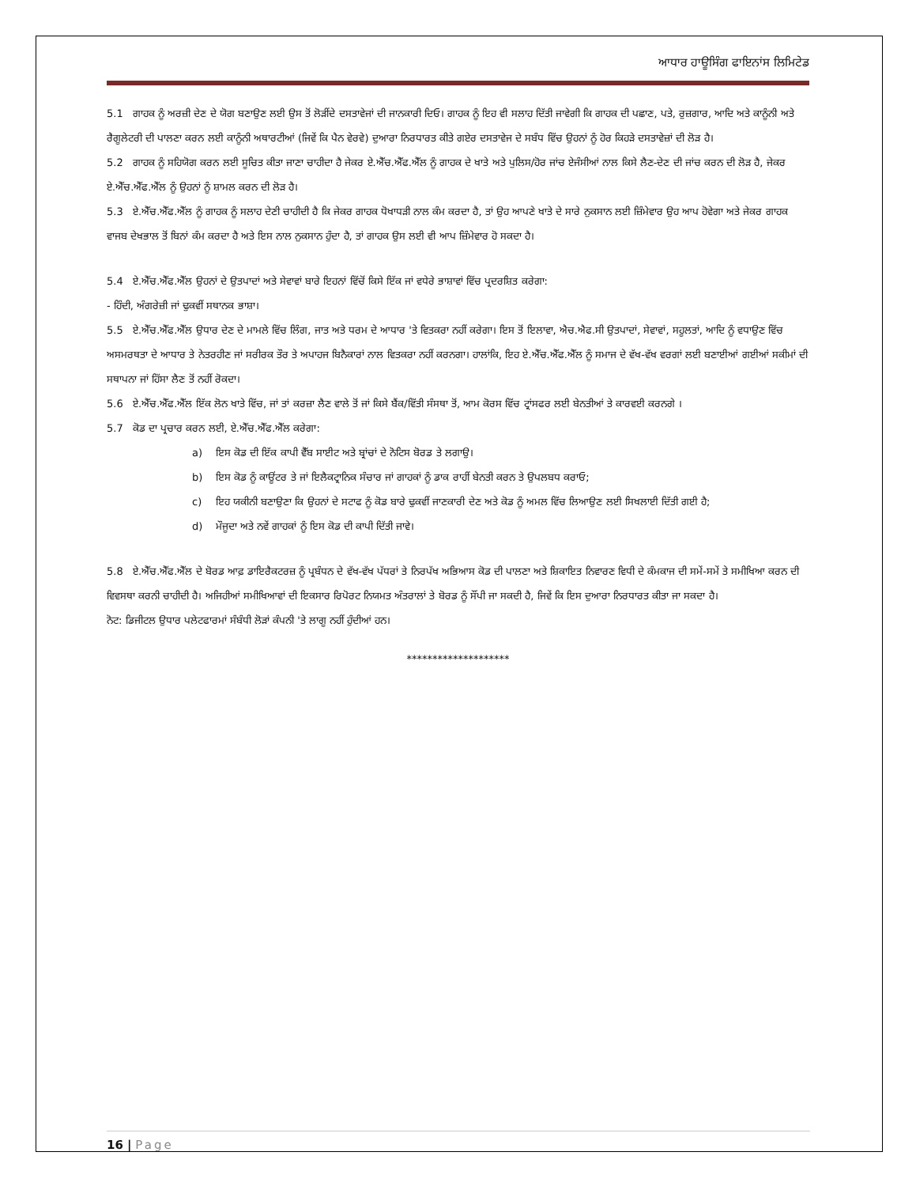ਆਧਾਰ ਹਾਊਸਿੰਗ ਫਾਇਨਾਂਸ ਲਿਮਿਟੇਡ
5.1 ਗਾਹਕ ਨੂੰ ਅਰਜ਼ੀ ਦੇਣ ਦੇ ਯੋਗ ਬਣਾਉਣ ਲਈ ਉਸ ਤੋਂ ਲੋੜੀਂਦੇ ਦਸਤਾਵੇਜਾਂ ਦੀ ਜਾਨਕਾਰੀ ਦਿਓ। ਗਾਹਕ ਨੂੰ ਇਹ ਵੀ ਸਲਾਹ ਦਿੱਤੀ ਜਾਵੇਗੀ ਕਿ ਗਾਹਕ ਦੀ ਪਛਾਣ, ਪਤੇ, ਰੁਜ਼ਗਾਰ, ਆਦਿ ਅਤੇ ਕਾਨੂੰਨੀ ਅਤੇ ਰੈਗੂਲੇਟਰੀ ਦੀ ਪਾਲਣਾ ਕਰਨ ਲਈ ਕਾਨੂੰਨੀ ਅਥਾਰਟੀਆਂ (ਜਿਵੇਂ ਕਿ ਪੈਨ ਵੇਰਵੇ) ਦੁਆਰਾ ਨਿਰਧਾਰਤ ਕੀਤੇ ਗਏਰ ਦਸਤਾਵੇਜ ਦੇ ਸਬੰਧ ਵਿੱਚ ਉਹਨਾਂ ਨੂੰ ਹੋਰ ਕਿਹੜੇ ਦਸਤਾਵੇਜ਼ਾਂ ਦੀ ਲੋੜ ਹੈ।
5.2 ਗਾਹਕ ਨੂੰ ਸਹਿਯੋਗ ਕਰਨ ਲਈ ਸੂਚਿਤ ਕੀਤਾ ਜਾਣਾ ਚਾਹੀਦਾ ਹੈ ਜੇਕਰ ਏ.ਐੱਚ.ਐੱਫ.ਐੱਲ ਨੂੰ ਗਾਹਕ ਦੇ ਖਾਤੇ ਅਤੇ ਪੁਲਿਸ/ਹੋਰ ਜਾਂਚ ਏਜੰਸੀਆਂ ਨਾਲ ਕਿਸੇ ਲੈਣ-ਦੇਣ ਦੀ ਜਾਂਚ ਕਰਨ ਦੀ ਲੋੜ ਹੈ, ਜੇਕਰ ਏ.ਐੱਚ.ਐੱਫ.ਐੱਲ ਨੂੰ ਉਹਨਾਂ ਨੂੰ ਸ਼ਾਮਲ ਕਰਨ ਦੀ ਲੋੜ ਹੈ।
5.3 ਏ.ਐੱਚ.ਐੱਫ.ਐੱਲ ਨੂੰ ਗਾਹਕ ਨੂੰ ਸਲਾਹ ਦੇਣੀ ਚਾਹੀਦੀ ਹੈ ਕਿ ਜੇਕਰ ਗਾਹਕ ਧੋਖਾਧੜੀ ਨਾਲ ਕੰਮ ਕਰਦਾ ਹੈ, ਤਾਂ ਉਹ ਆਪਣੇ ਖਾਤੇ ਦੇ ਸਾਰੇ ਨੁਕਸਾਨ ਲਈ ਜ਼ਿੰਮੇਵਾਰ ਉਹ ਆਪ ਹੋਵੇਗਾ ਅਤੇ ਜੇਕਰ ਗਾਹਕ ਵਾਜਬ ਦੇਖਭਾਲ ਤੋਂ ਬਿਨਾਂ ਕੰਮ ਕਰਦਾ ਹੈ ਅਤੇ ਇਸ ਨਾਲ ਨੁਕਸਾਨ ਹੁੰਦਾ ਹੈ, ਤਾਂ ਗਾਹਕ ਉਸ ਲਈ ਵੀ ਆਪ ਜ਼ਿੰਮੇਵਾਰ ਹੋ ਸਕਦਾ ਹੈ।
5.4 ਏ.ਐੱਚ.ਐੱਫ.ਐੱਲ ਉਹਨਾਂ ਦੇ ਉਤਪਾਦਾਂ ਅਤੇ ਸੇਵਾਵਾਂ ਬਾਰੇ ਇਹਨਾਂ ਵਿੱਚੋਂ ਕਿਸੇ ਇੱਕ ਜਾਂ ਵਧੇਰੇ ਭਾਸ਼ਾਵਾਂ ਵਿੱਚ ਪ੍ਰਦਰਸ਼ਿਤ ਕਰੇਗਾ:
- ਹਿੰਦੀ, ਅੰਗਰੇਜ਼ੀ ਜਾਂ ਢੁਕਵੀਂ ਸਥਾਨਕ ਭਾਸ਼ਾ।
5.5 ਏ.ਐੱਚ.ਐੱਫ.ਐੱਲ ਉਧਾਰ ਦੇਣ ਦੇ ਮਾਮਲੇ ਵਿੱਚ ਲਿੰਗ, ਜਾਤ ਅਤੇ ਧਰਮ ਦੇ ਆਧਾਰ 'ਤੇ ਵਿਤਕਰਾ ਨਹੀਂ ਕਰੇਗਾ। ਇਸ ਤੋਂ ਇਲਾਵਾ, ਐਚ.ਐਫ.ਸੀ ਉਤਪਾਦਾਂ, ਸੇਵਾਵਾਂ, ਸਹੂਲਤਾਂ, ਆਦਿ ਨੂੰ ਵਧਾਉਣ ਵਿੱਚ ਅਸਮਰਥਤਾ ਦੇ ਆਧਾਰ ਤੇ ਨੇਤਰਹੀਣ ਜਾਂ ਸਰੀਰਕ ਤੌਰ ਤੇ ਅਪਾਹਜ ਬਿਨੈਕਾਰਾਂ ਨਾਲ ਵਿਤਕਰਾ ਨਹੀਂ ਕਰਨਗਾ। ਹਾਲਾਂਕਿ, ਇਹ ਏ.ਐੱਚ.ਐੱਫ.ਐੱਲ ਨੂੰ ਸਮਾਜ ਦੇ ਵੱਖ-ਵੱਖ ਵਰਗਾਂ ਲਈ ਬਣਾਈਆਂ ਗਈਆਂ ਸਕੀਮਾਂ ਦੀ ਸਥਾਪਨਾ ਜਾਂ ਹਿੱਸਾ ਲੈਣ ਤੋਂ ਨਹੀਂ ਰੋਕਦਾ।
5.6 ਏ.ਐੱਚ.ਐੱਫ.ਐੱਲ ਇੱਕ ਲੋਨ ਖਾਤੇ ਵਿੱਚ, ਜਾਂ ਤਾਂ ਕਰਜ਼ਾ ਲੈਣ ਵਾਲੇ ਤੋਂ ਜਾਂ ਕਿਸੇ ਬੈਂਕ/ਵਿੱਤੀ ਸੰਸਥਾ ਤੋਂ, ਆਮ ਕੋਰਸ ਵਿੱਚ ਟ੍ਰਾਂਸਫਰ ਲਈ ਬੇਨਤੀਆਂ ਤੇ ਕਾਰਵਈ ਕਰਨਗੇ ।
5.7 ਕੋਡ ਦਾ ਪ੍ਰਚਾਰ ਕਰਨ ਲਈ, ਏ.ਐੱਚ.ਐੱਫ.ਐੱਲ ਕਰੇਗਾ:
a) ਇਸ ਕੋਡ ਦੀ ਇੱਕ ਕਾਪੀ ਵੈੱਬ ਸਾਈਟ ਅਤੇ ਬ੍ਰਾਂਚਾਂ ਦੇ ਨੋਟਿਸ ਬੋਰਡ ਤੇ ਲਗਾਉ।
b) ਇਸ ਕੋਡ ਨੂੰ ਕਾਊਂਟਰ ਤੇ ਜਾਂ ਇਲੈਕਟ੍ਰਾਨਿਕ ਸੰਚਾਰ ਜਾਂ ਗਾਹਕਾਂ ਨੂੰ ਡਾਕ ਰਾਹੀਂ ਬੇਨਤੀ ਕਰਨ ਤੇ ਉਪਲਬਧ ਕਰਾਓ;
c) ਇਹ ਯਕੀਨੀ ਬਣਾਉਣਾ ਕਿ ਉਹਨਾਂ ਦੇ ਸਟਾਫ ਨੂੰ ਕੋਡ ਬਾਰੇ ਢੁਕਵੀਂ ਜਾਣਕਾਰੀ ਦੇਣ ਅਤੇ ਕੋਡ ਨੂੰ ਅਮਲ ਵਿੱਚ ਲਿਆਉਣ ਲਈ ਸਿਖਲਾਈ ਦਿੱਤੀ ਗਈ ਹੈ;
d) ਮੌਜੂਦਾ ਅਤੇ ਨਵੇਂ ਗਾਹਕਾਂ ਨੂੰ ਇਸ ਕੋਡ ਦੀ ਕਾਪੀ ਦਿੱਤੀ ਜਾਵੇ।
5.8 ਏ.ਐੱਚ.ਐੱਫ.ਐੱਲ ਦੇ ਬੋਰਡ ਆਫ਼ ਡਾਇਰੈਕਟਰਜ਼ ਨੂੰ ਪ੍ਰਬੰਧਨ ਦੇ ਵੱਖ-ਵੱਖ ਪੱਧਰਾਂ ਤੇ ਨਿਰਪੱਖ ਅਭਿਆਸ ਕੋਡ ਦੀ ਪਾਲਣਾ ਅਤੇ ਸ਼ਿਕਾਇਤ ਨਿਵਾਰਣ ਵਿਧੀ ਦੇ ਕੰਮਕਾਜ ਦੀ ਸਮੇਂ-ਸਮੇਂ ਤੇ ਸਮੀਖਿਆ ਕਰਨ ਦੀ ਵਿਵਸਥਾ ਕਰਨੀ ਚਾਹੀਦੀ ਹੈ। ਅਜਿਹੀਆਂ ਸਮੀਖਿਆਵਾਂ ਦੀ ਇਕਸਾਰ ਰਿਪੋਰਟ ਨਿਯਮਤ ਅੰਤਰਾਲਾਂ ਤੇ ਬੋਰਡ ਨੂੰ ਸੌਂਪੀ ਜਾ ਸਕਦੀ ਹੈ, ਜਿਵੇਂ ਕਿ ਇਸ ਦੁਆਰਾ ਨਿਰਧਾਰਤ ਕੀਤਾ ਜਾ ਸਕਦਾ ਹੈ।
ਨੋਟ: ਡਿਜੀਟਲ ਉਧਾਰ ਪਲੇਟਫਾਰਮਾਂ ਸੰਬੰਧੀ ਲੋੜਾਂ ਕੰਪਨੀ 'ਤੇ ਲਾਗੂ ਨਹੀਂ ਹੁੰਦੀਆਂ ਹਨ।
********************
16 | Page